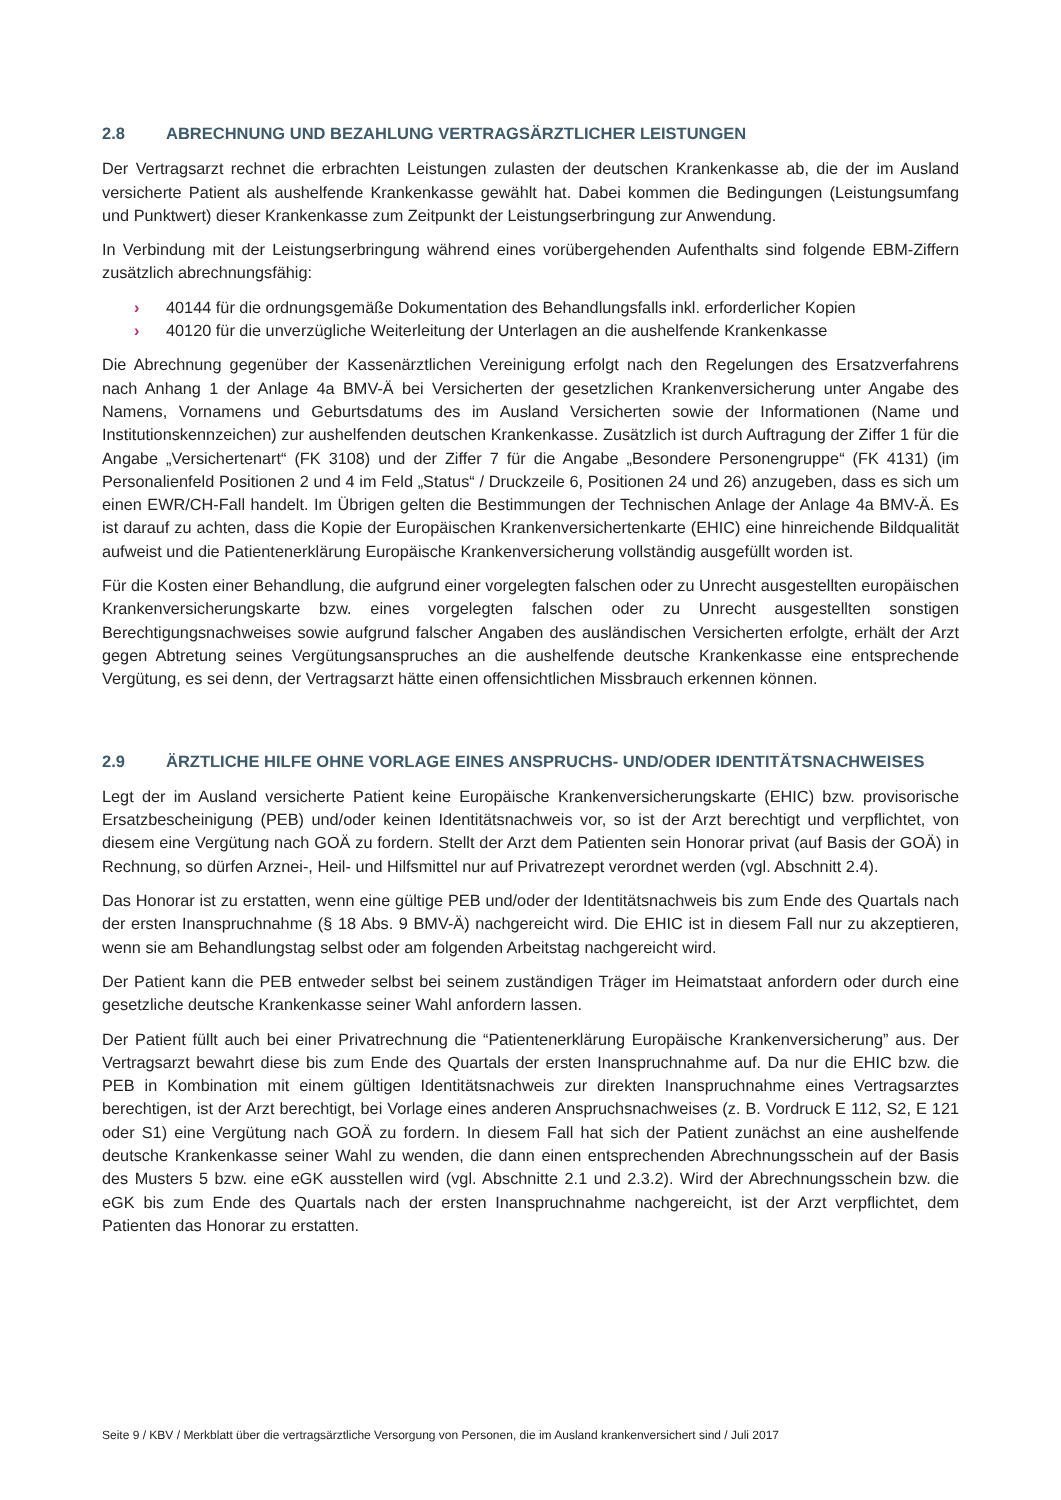2.8 ABRECHNUNG UND BEZAHLUNG VERTRAGSÄRZTLICHER LEISTUNGEN
Der Vertragsarzt rechnet die erbrachten Leistungen zulasten der deutschen Krankenkasse ab, die der im Ausland versicherte Patient als aushelfende Krankenkasse gewählt hat. Dabei kommen die Bedingungen (Leistungsumfang und Punktwert) dieser Krankenkasse zum Zeitpunkt der Leistungserbringung zur Anwendung.
In Verbindung mit der Leistungserbringung während eines vorübergehenden Aufenthalts sind folgende EBM-Ziffern zusätzlich abrechnungsfähig:
› 40144 für die ordnungsgemäße Dokumentation des Behandlungsfalls inkl. erforderlicher Kopien
› 40120 für die unverzügliche Weiterleitung der Unterlagen an die aushelfende Krankenkasse
Die Abrechnung gegenüber der Kassenärztlichen Vereinigung erfolgt nach den Regelungen des Ersatzverfahrens nach Anhang 1 der Anlage 4a BMV-Ä bei Versicherten der gesetzlichen Krankenversicherung unter Angabe des Namens, Vornamens und Geburtsdatums des im Ausland Versicherten sowie der Informationen (Name und Institutionskennzeichen) zur aushelfenden deutschen Krankenkasse. Zusätzlich ist durch Auftragung der Ziffer 1 für die Angabe „Versichertenart“ (FK 3108) und der Ziffer 7 für die Angabe „Besondere Personengruppe“ (FK 4131) (im Personalienfeld Positionen 2 und 4 im Feld „Status“ / Druckzeile 6, Positionen 24 und 26) anzugeben, dass es sich um einen EWR/CH-Fall handelt. Im Übrigen gelten die Bestimmungen der Technischen Anlage der Anlage 4a BMV-Ä. Es ist darauf zu achten, dass die Kopie der Europäischen Krankenversichertenkarte (EHIC) eine hinreichende Bildqualität aufweist und die Patientenerklärung Europäische Krankenversicherung vollständig ausgefüllt worden ist.
Für die Kosten einer Behandlung, die aufgrund einer vorgelegten falschen oder zu Unrecht ausgestellten europäischen Krankenversicherungskarte bzw. eines vorgelegten falschen oder zu Unrecht ausgestellten sonstigen Berechtigungsnachweises sowie aufgrund falscher Angaben des ausländischen Versicherten erfolgte, erhält der Arzt gegen Abtretung seines Vergütungsanspruches an die aushelfende deutsche Krankenkasse eine entsprechende Vergütung, es sei denn, der Vertragsarzt hätte einen offensichtlichen Missbrauch erkennen können.
2.9 ÄRZTLICHE HILFE OHNE VORLAGE EINES ANSPRUCHS- UND/ODER IDENTITÄTSNACHWEISES
Legt der im Ausland versicherte Patient keine Europäische Krankenversicherungskarte (EHIC) bzw. provisorische Ersatzbescheinigung (PEB) und/oder keinen Identitätsnachweis vor, so ist der Arzt berechtigt und verpflichtet, von diesem eine Vergütung nach GOÄ zu fordern. Stellt der Arzt dem Patienten sein Honorar privat (auf Basis der GOÄ) in Rechnung, so dürfen Arznei-, Heil- und Hilfsmittel nur auf Privatrezept verordnet werden (vgl. Abschnitt 2.4).
Das Honorar ist zu erstatten, wenn eine gültige PEB und/oder der Identitätsnachweis bis zum Ende des Quartals nach der ersten Inanspruchnahme (§ 18 Abs. 9 BMV-Ä) nachgereicht wird. Die EHIC ist in diesem Fall nur zu akzeptieren, wenn sie am Behandlungstag selbst oder am folgenden Arbeitstag nachgereicht wird.
Der Patient kann die PEB entweder selbst bei seinem zuständigen Träger im Heimatstaat anfordern oder durch eine gesetzliche deutsche Krankenkasse seiner Wahl anfordern lassen.
Der Patient füllt auch bei einer Privatrechnung die “Patientenerklärung Europäische Krankenversicherung” aus. Der Vertragsarzt bewahrt diese bis zum Ende des Quartals der ersten Inanspruchnahme auf. Da nur die EHIC bzw. die PEB in Kombination mit einem gültigen Identitätsnachweis zur direkten Inanspruchnahme eines Vertragsarztes berechtigen, ist der Arzt berechtigt, bei Vorlage eines anderen Anspruchsnachweises (z. B. Vordruck E 112, S2, E 121 oder S1) eine Vergütung nach GOÄ zu fordern. In diesem Fall hat sich der Patient zunächst an eine aushelfende deutsche Krankenkasse seiner Wahl zu wenden, die dann einen entsprechenden Abrechnungsschein auf der Basis des Musters 5 bzw. eine eGK ausstellen wird (vgl. Abschnitte 2.1 und 2.3.2). Wird der Abrechnungsschein bzw. die eGK bis zum Ende des Quartals nach der ersten Inanspruchnahme nachgereicht, ist der Arzt verpflichtet, dem Patienten das Honorar zu erstatten.
Seite 9 / KBV / Merkblatt über die vertragsärztliche Versorgung von Personen, die im Ausland krankenversichert sind / Juli 2017